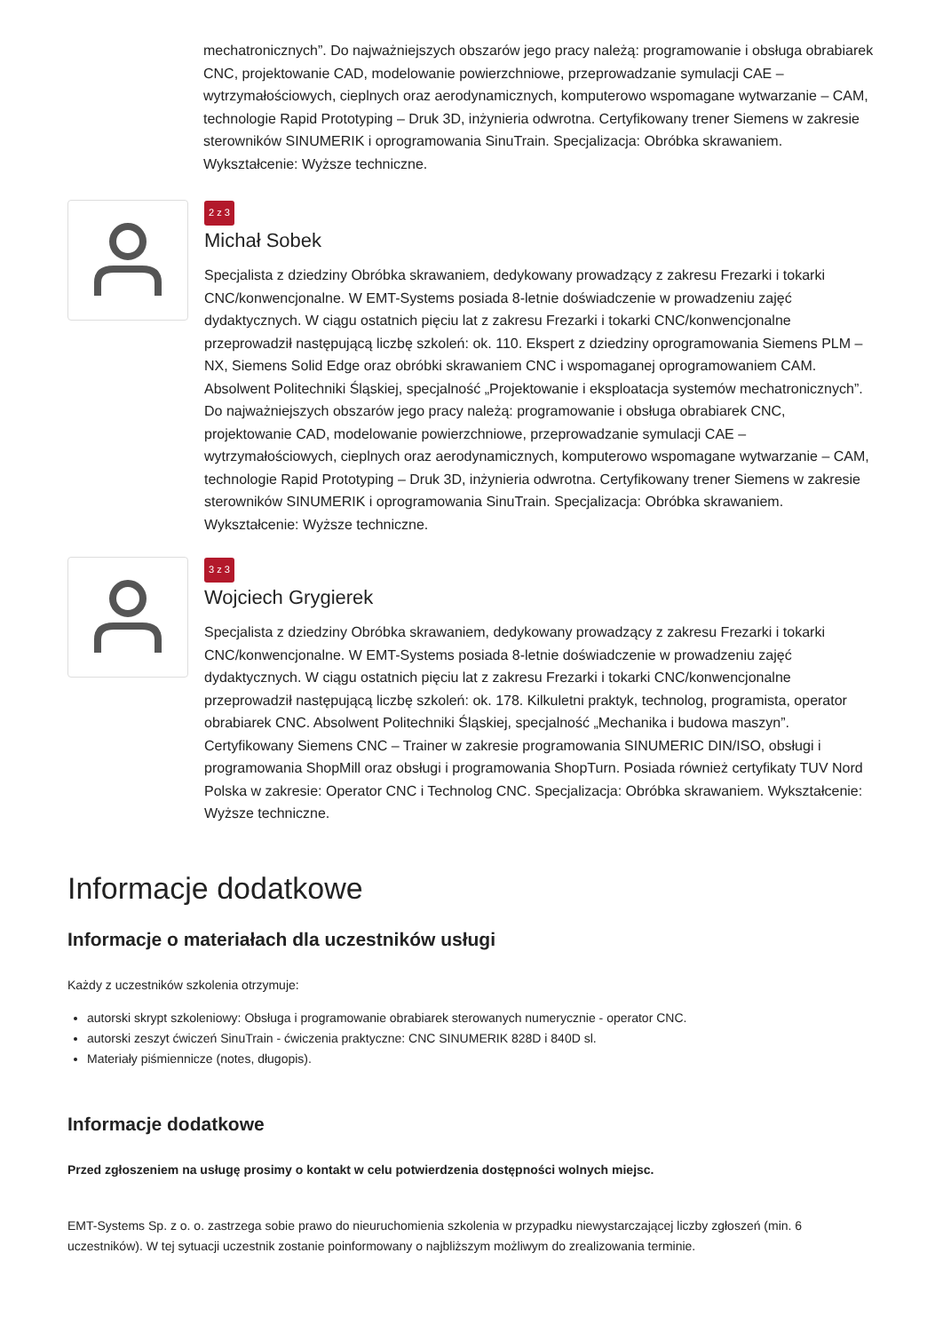mechatronicznych”. Do najważniejszych obszarów jego pracy należą: programowanie i obsługa obrabiarek CNC, projektowanie CAD, modelowanie powierzchniowe, przeprowadzanie symulacji CAE – wytrzymałościowych, cieplnych oraz aerodynamicznych, komputerowo wspomagane wytwarzanie – CAM, technologie Rapid Prototyping – Druk 3D, inżynieria odwrotna. Certyfikowany trener Siemens w zakresie sterowników SINUMERIK i oprogramowania SinuTrain. Specjalizacja: Obróbka skrawaniem. Wykształcenie: Wyższe techniczne.
2 z 3
Michał Sobek
Specjalista z dziedziny Obróbka skrawaniem, dedykowany prowadzący z zakresu Frezarki i tokarki CNC/konwencjonalne. W EMT-Systems posiada 8-letnie doświadczenie w prowadzeniu zajęć dydaktycznych. W ciągu ostatnich pięciu lat z zakresu Frezarki i tokarki CNC/konwencjonalne przeprowadził następującą liczbę szkoleń: ok. 110. Ekspert z dziedziny oprogramowania Siemens PLM – NX, Siemens Solid Edge oraz obróbki skrawaniem CNC i wspomaganej oprogramowaniem CAM. Absolwent Politechniki Śląskiej, specjalność „Projektowanie i eksploatacja systemów mechatronicznych”. Do najważniejszych obszarów jego pracy należą: programowanie i obsługa obrabiarek CNC, projektowanie CAD, modelowanie powierzchniowe, przeprowadzanie symulacji CAE – wytrzymałościowych, cieplnych oraz aerodynamicznych, komputerowo wspomagane wytwarzanie – CAM, technologie Rapid Prototyping – Druk 3D, inżynieria odwrotna. Certyfikowany trener Siemens w zakresie sterowników SINUMERIK i oprogramowania SinuTrain. Specjalizacja: Obróbka skrawaniem. Wykształcenie: Wyższe techniczne.
3 z 3
Wojciech Grygierek
Specjalista z dziedziny Obróbka skrawaniem, dedykowany prowadzący z zakresu Frezarki i tokarki CNC/konwencjonalne. W EMT-Systems posiada 8-letnie doświadczenie w prowadzeniu zajęć dydaktycznych. W ciągu ostatnich pięciu lat z zakresu Frezarki i tokarki CNC/konwencjonalne przeprowadził następującą liczbę szkoleń: ok. 178. Kilkuletni praktyk, technolog, programista, operator obrabiarek CNC. Absolwent Politechniki Śląskiej, specjalność „Mechanika i budowa maszyn”. Certyfikowany Siemens CNC – Trainer w zakresie programowania SINUMERIC DIN/ISO, obsługi i programowania ShopMill oraz obsługi i programowania ShopTurn. Posiada również certyfikaty TUV Nord Polska w zakresie: Operator CNC i Technolog CNC. Specjalizacja: Obróbka skrawaniem. Wykształcenie: Wyższe techniczne.
Informacje dodatkowe
Informacje o materiałach dla uczestników usługi
Każdy z uczestników szkolenia otrzymuje:
autorski skrypt szkoleniowy: Obsługa i programowanie obrabiarek sterowanych numerycznie - operator CNC.
autorski zeszyt ćwiczeń SinuTrain - ćwiczenia praktyczne: CNC SINUMERIK 828D i 840D sl.
Materiały piśmiennicze (notes, długopis).
Informacje dodatkowe
Przed zgłoszeniem na usługę prosimy o kontakt w celu potwierdzenia dostępności wolnych miejsc.
EMT-Systems Sp. z o. o. zastrzega sobie prawo do nieuruchomienia szkolenia w przypadku niewystarczającej liczby zgłoszeń (min. 6 uczestników). W tej sytuacji uczestnik zostanie poinformowany o najbliższym możliwym do zrealizowania terminie.